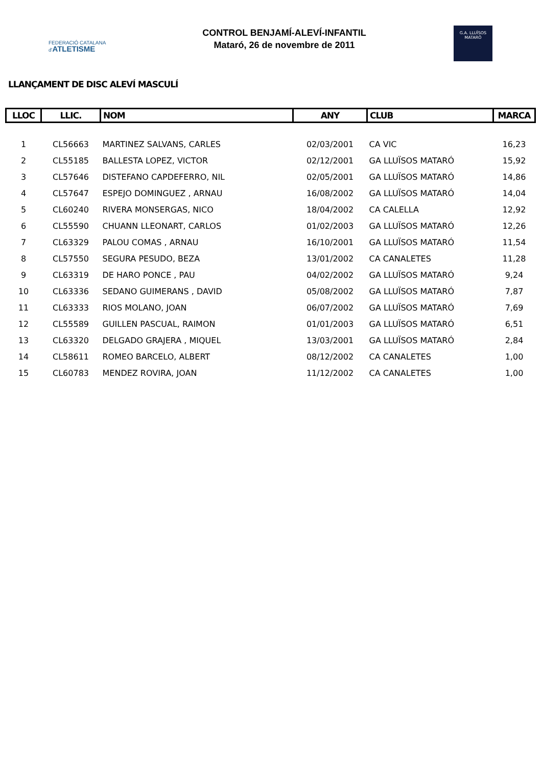FEDERACIÓ CATALANA
d'ATLETISME
CONTROL BENJAMÍ-ALEVÍ-INFANTIL
Mataró, 26 de novembre de 2011
G.A. LLUÏSOS
MATARÓ
LLANÇAMENT DE DISC ALEVÍ MASCULÍ
| LLOC | LLIC. | NOM | ANY | CLUB | MARCA |
| --- | --- | --- | --- | --- | --- |
| 1 | CL56663 | MARTINEZ SALVANS, CARLES | 02/03/2001 | CA VIC | 16,23 |
| 2 | CL55185 | BALLESTA LOPEZ, VICTOR | 02/12/2001 | GA LLUÏSOS MATARÓ | 15,92 |
| 3 | CL57646 | DISTEFANO CAPDEFERRO, NIL | 02/05/2001 | GA LLUÏSOS MATARÓ | 14,86 |
| 4 | CL57647 | ESPEJO DOMINGUEZ , ARNAU | 16/08/2002 | GA LLUÏSOS MATARÓ | 14,04 |
| 5 | CL60240 | RIVERA MONSERGAS, NICO | 18/04/2002 | CA CALELLA | 12,92 |
| 6 | CL55590 | CHUANN LLEONART, CARLOS | 01/02/2003 | GA LLUÏSOS MATARÓ | 12,26 |
| 7 | CL63329 | PALOU COMAS , ARNAU | 16/10/2001 | GA LLUÏSOS MATARÓ | 11,54 |
| 8 | CL57550 | SEGURA PESUDO, BEZA | 13/01/2002 | CA CANALETES | 11,28 |
| 9 | CL63319 | DE HARO PONCE , PAU | 04/02/2002 | GA LLUÏSOS MATARÓ | 9,24 |
| 10 | CL63336 | SEDANO GUIMERANS , DAVID | 05/08/2002 | GA LLUÏSOS MATARÓ | 7,87 |
| 11 | CL63333 | RIOS MOLANO, JOAN | 06/07/2002 | GA LLUÏSOS MATARÓ | 7,69 |
| 12 | CL55589 | GUILLEN PASCUAL, RAIMON | 01/01/2003 | GA LLUÏSOS MATARÓ | 6,51 |
| 13 | CL63320 | DELGADO GRAJERA , MIQUEL | 13/03/2001 | GA LLUÏSOS MATARÓ | 2,84 |
| 14 | CL58611 | ROMEO BARCELO, ALBERT | 08/12/2002 | CA CANALETES | 1,00 |
| 15 | CL60783 | MENDEZ ROVIRA, JOAN | 11/12/2002 | CA CANALETES | 1,00 |